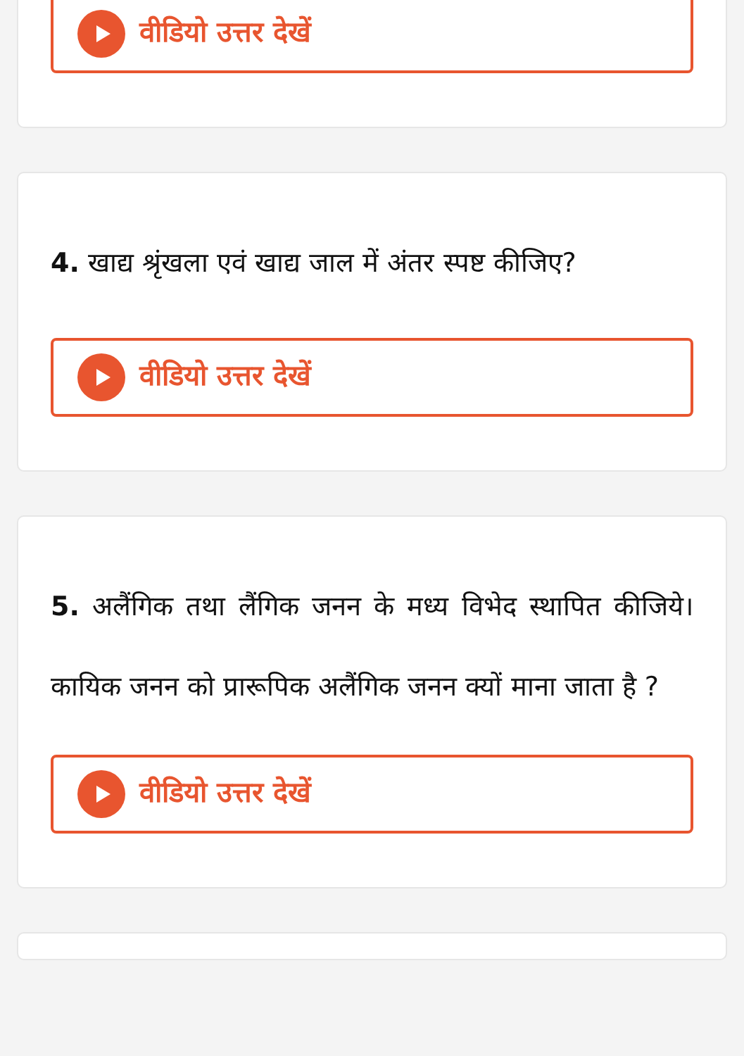वीडियो उत्तर देखें
4. खाद्य श्रृंखला एवं खाद्य जाल में अंतर स्पष्ट कीजिए?
वीडियो उत्तर देखें
5. अलैंगिक तथा लैंगिक जनन के मध्य विभेद स्थापित कीजिये। कायिक जनन को प्रारूपिक अलैंगिक जनन क्यों माना जाता है ?
वीडियो उत्तर देखें